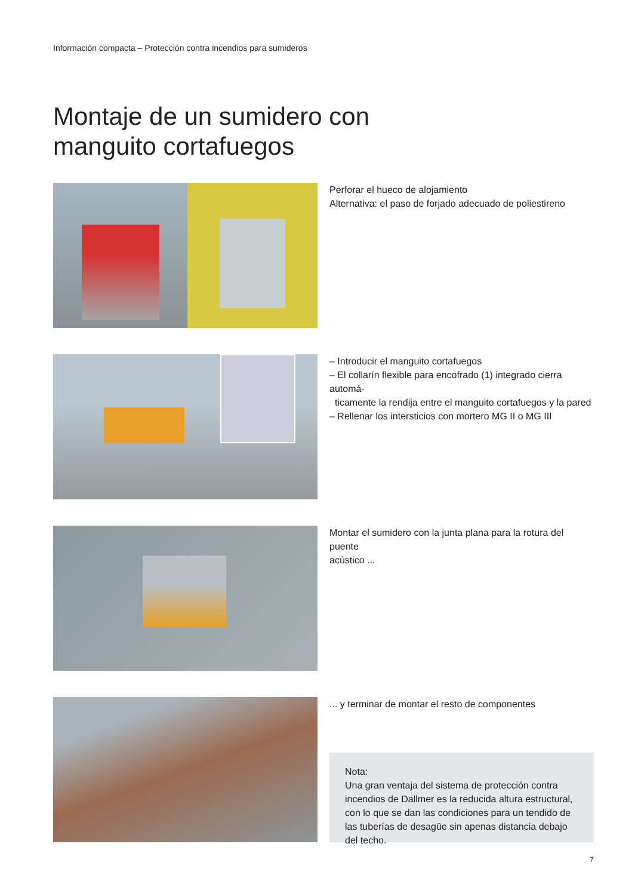Información compacta – Protección contra incendios para sumideros
Montaje de un sumidero con
manguito cortafuegos
Perforar el hueco de alojamiento
Alternativa: el paso de forjado adecuado de poliestireno
– Introducir el manguito cortafuegos
– El collarín flexible para encofrado (1) integrado cierra automá-
ticamente la rendija entre el manguito cortafuegos y la pared
– Rellenar los intersticios con mortero MG II o MG III
Montar el sumidero con la junta plana para la rotura del puente
acústico ...
... y terminar de montar el resto de componentes
Nota:
Una gran ventaja del sistema de protección contra incendios de Dallmer es la reducida altura estructural, con lo que se dan las condiciones para un tendido de las tuberías de desagüe sin apenas distancia debajo del techo.
7